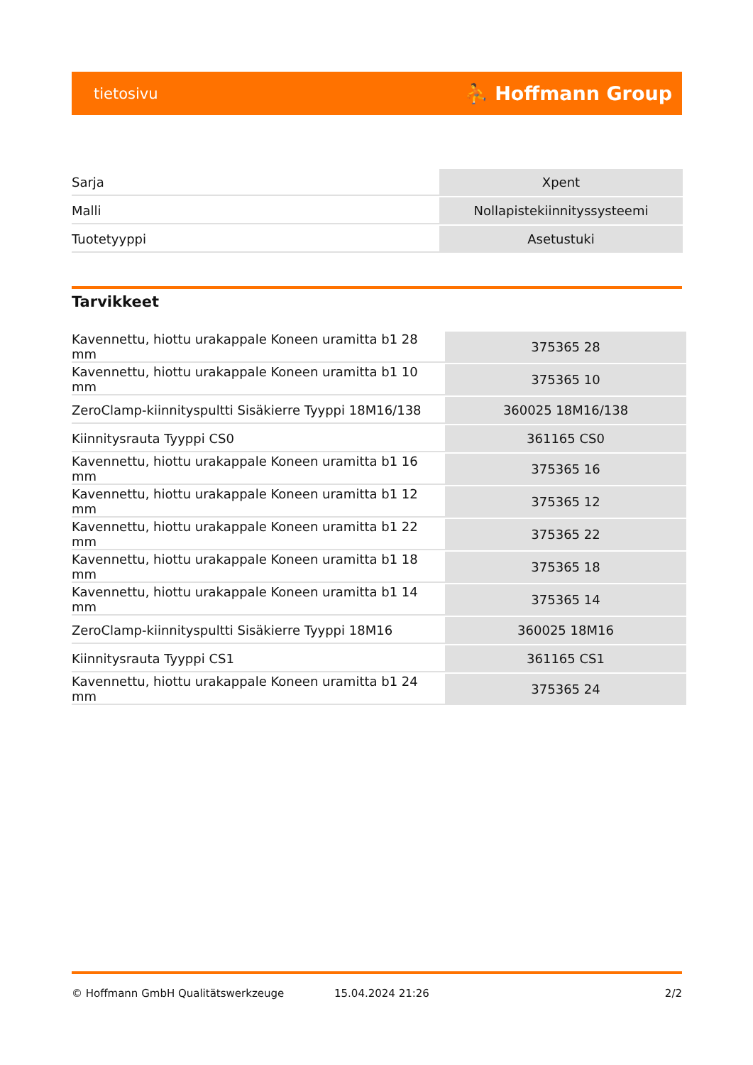tietosivu ⛹ Hoffmann Group
| Sarja | Xpent |
| Malli | Nollapistekiinnityssysteemi |
| Tuotetyyppi | Asetustuki |
Tarvikkeet
| Kavennettu, hiottu urakappale Koneen uramitta b1 28 mm | 375365 28 |
| Kavennettu, hiottu urakappale Koneen uramitta b1 10 mm | 375365 10 |
| ZeroClamp-kiinnityspultti Sisäkierre Tyyppi 18M16/138 | 360025 18M16/138 |
| Kiinnitysrauta Tyyppi CS0 | 361165 CS0 |
| Kavennettu, hiottu urakappale Koneen uramitta b1 16 mm | 375365 16 |
| Kavennettu, hiottu urakappale Koneen uramitta b1 12 mm | 375365 12 |
| Kavennettu, hiottu urakappale Koneen uramitta b1 22 mm | 375365 22 |
| Kavennettu, hiottu urakappale Koneen uramitta b1 18 mm | 375365 18 |
| Kavennettu, hiottu urakappale Koneen uramitta b1 14 mm | 375365 14 |
| ZeroClamp-kiinnityspultti Sisäkierre Tyyppi 18M16 | 360025 18M16 |
| Kiinnitysrauta Tyyppi CS1 | 361165 CS1 |
| Kavennettu, hiottu urakappale Koneen uramitta b1 24 mm | 375365 24 |
© Hoffmann GmbH Qualitätswerkzeuge 15.04.2024 21:26 2/2